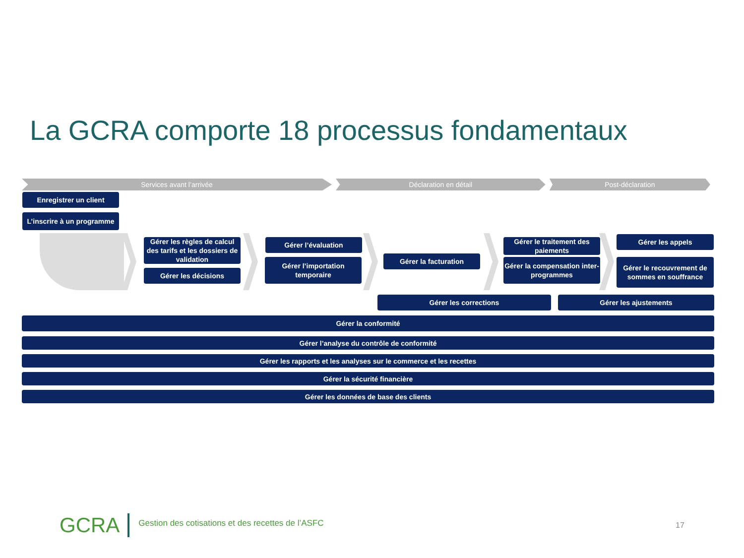La GCRA comporte 18 processus fondamentaux
Services avant l’arrivée Déclaration en détail Post-déclaration
Enregistrer un client
L’inscrire à un programme
Gérer les règles de calcul des tarifs et les dossiers de validation
Gérer les décisions
Gérer l’évaluation
Gérer l’importation temporaire
Gérer la facturation
Gérer le traitement des paiements
Gérer la compensation inter-programmes
Gérer les appels
Gérer le recouvrement de sommes en souffrance
Gérer les corrections Gérer les ajustements
Gérer la conformité
Gérer l’analyse du contrôle de conformité
Gérer les rapports et les analyses sur le commerce et les recettes
Gérer la sécurité financière
Gérer les données de base des clients
GCRA Gestion des cotisations et des recettes de l’ASFC
17